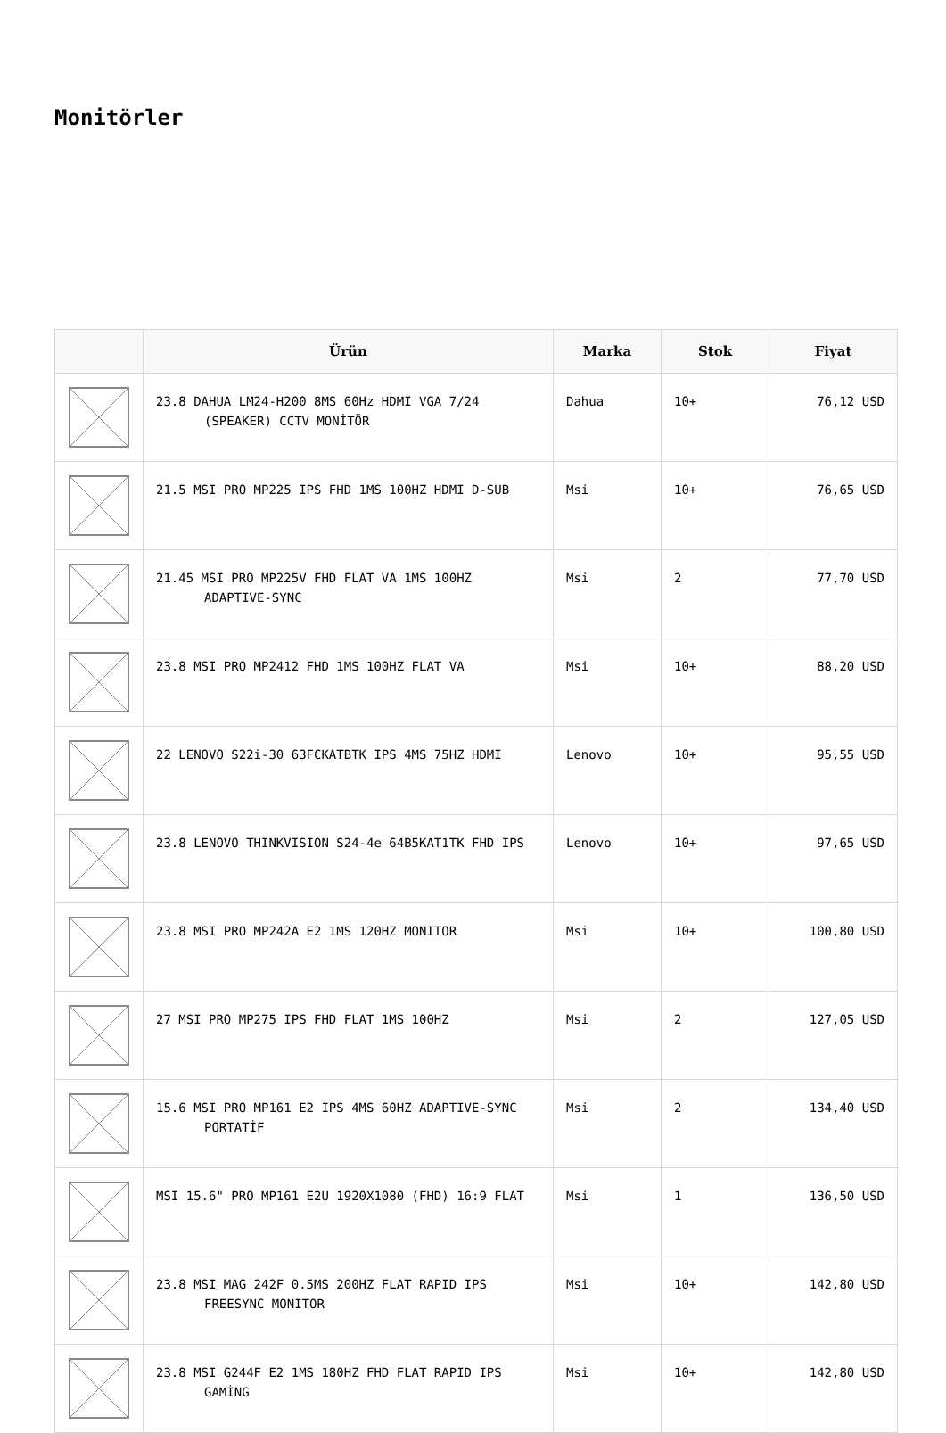Monitörler
| | Ürün | Marka | Stok | Fiyat |
| --- | --- | --- | --- | --- |
| | 23.8 DAHUA LM24-H200 8MS 60Hz HDMI VGA 7/24 (SPEAKER) CCTV MONİTÖR | Dahua | 10+ | 76,12 USD |
| | 21.5 MSI PRO MP225 IPS FHD 1MS 100HZ HDMI D-SUB | Msi | 10+ | 76,65 USD |
| | 21.45 MSI PRO MP225V FHD FLAT VA 1MS 100HZ ADAPTIVE-SYNC | Msi | 2 | 77,70 USD |
| | 23.8 MSI PRO MP2412 FHD 1MS 100HZ FLAT VA | Msi | 10+ | 88,20 USD |
| | 22 LENOVO S22i-30 63FCKATBTK IPS 4MS 75HZ HDMI | Lenovo | 10+ | 95,55 USD |
| | 23.8 LENOVO THINKVISION S24-4e 64B5KAT1TK FHD IPS | Lenovo | 10+ | 97,65 USD |
| | 23.8 MSI PRO MP242A E2 1MS 120HZ MONITOR | Msi | 10+ | 100,80 USD |
| | 27 MSI PRO MP275 IPS FHD FLAT 1MS 100HZ | Msi | 2 | 127,05 USD |
| | 15.6 MSI PRO MP161 E2 IPS 4MS 60HZ ADAPTIVE-SYNC PORTATİF | Msi | 2 | 134,40 USD |
| | MSI 15.6" PRO MP161 E2U 1920X1080 (FHD) 16:9 FLAT | Msi | 1 | 136,50 USD |
| | 23.8 MSI MAG 242F 0.5MS 200HZ FLAT RAPID IPS FREESYNC MONITOR | Msi | 10+ | 142,80 USD |
| | 23.8 MSI G244F E2 1MS 180HZ FHD FLAT RAPID IPS GAMİNG | Msi | 10+ | 142,80 USD |